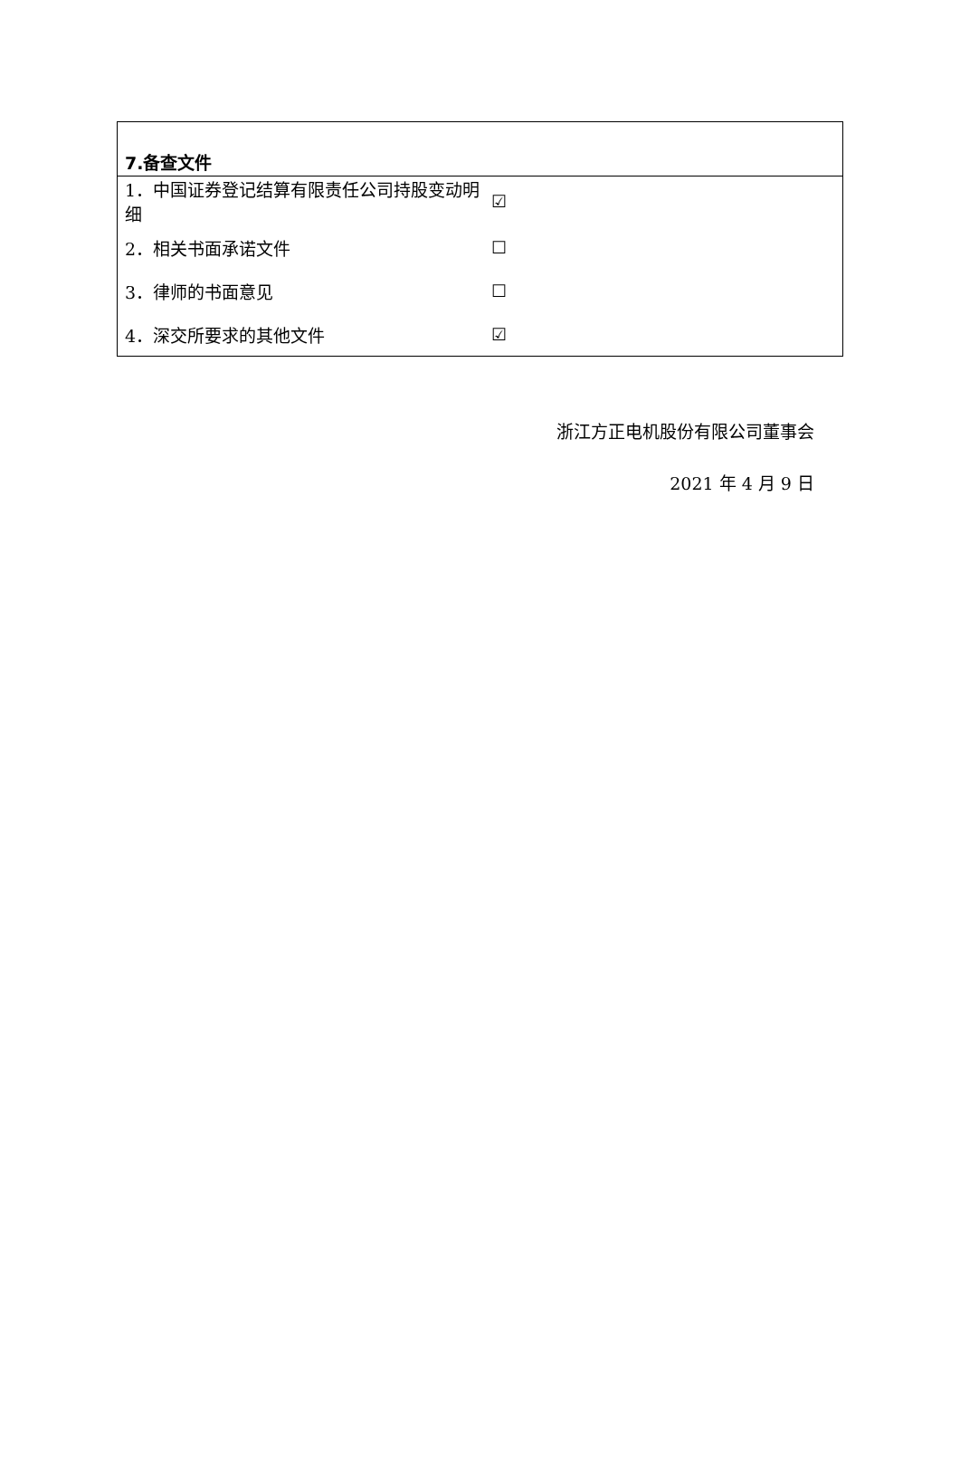| 7.备查文件 | |
| --- | --- |
| 1．中国证券登记结算有限责任公司持股变动明细 | ☑ |
| 2．相关书面承诺文件 | ☐ |
| 3．律师的书面意见 | ☐ |
| 4．深交所要求的其他文件 | ☑ |
浙江方正电机股份有限公司董事会
2021 年 4 月 9 日